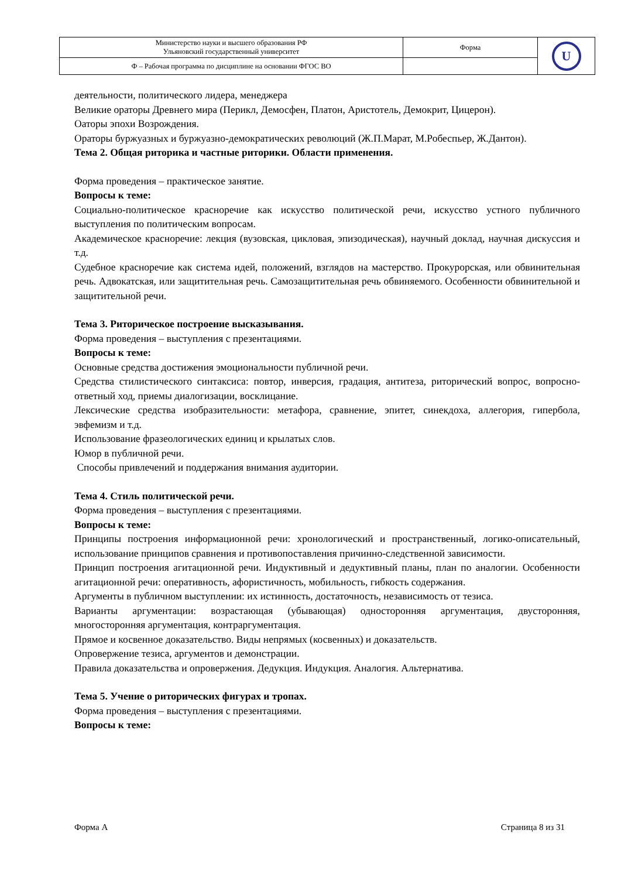| Министерство науки и высшего образования РФ Ульяновский государственный университет | Форма | U |
| Ф – Рабочая программа по дисциплине на основании ФГОС ВО | | |
деятельности, политического лидера, менеджера
Великие ораторы Древнего мира (Перикл, Демосфен, Платон, Аристотель, Демокрит, Цицерон).
Оаторы эпохи Возрождения.
Ораторы буржуазных и буржуазно-демократических революций (Ж.П.Марат, М.Робеспьер, Ж.Дантон).
Тема 2. Общая риторика и частные риторики. Области применения.
Форма проведения – практическое занятие.
Вопросы к теме:
Социально-политическое красноречие как искусство политической речи, искусство устного публичного выступления по политическим вопросам.
Академическое красноречие: лекция (вузовская, цикловая, эпизодическая), научный доклад, научная дискуссия и т.д.
Судебное красноречие как система идей, положений, взглядов на мастерство. Прокурорская, или обвинительная речь. Адвокатская, или защитительная речь. Самозащитительная речь обвиняемого. Особенности обвинительной и защитительной речи.
Тема 3. Риторическое построение высказывания.
Форма проведения – выступления с презентациями.
Вопросы к теме:
Основные средства достижения эмоциональности публичной речи.
Средства стилистического синтаксиса: повтор, инверсия, градация, антитеза, риторический вопрос, вопросно-ответный ход, приемы диалогизации, восклицание.
Лексические средства изобразительности: метафора, сравнение, эпитет, синекдоха, аллегория, гипербола, эвфемизм и т.д.
Использование фразеологических единиц и крылатых слов.
Юмор в публичной речи.
Способы привлечений и поддержания внимания аудитории.
Тема 4. Стиль политической речи.
Форма проведения – выступления с презентациями.
Вопросы к теме:
Принципы построения информационной речи: хронологический и пространственный, логико-описательный, использование принципов сравнения и противопоставления причинно-следственной зависимости.
Принцип построения агитационной речи. Индуктивный и дедуктивный планы, план по аналогии. Особенности агитационной речи: оперативность, афористичность, мобильность, гибкость содержания.
Аргументы в публичном выступлении: их истинность, достаточность, независимость от тезиса.
Варианты аргументации: возрастающая (убывающая) односторонняя аргументация, двусторонняя, многосторонняя аргументация, контраргументация.
Прямое и косвенное доказательство. Виды непрямых (косвенных) и доказательств.
Опровержение тезиса, аргументов и демонстрации.
Правила доказательства и опровержения. Дедукция. Индукция. Аналогия. Альтернатива.
Тема 5. Учение о риторических фигурах и тропах.
Форма проведения – выступления с презентациями.
Вопросы к теме:
Форма А Страница 8 из 31